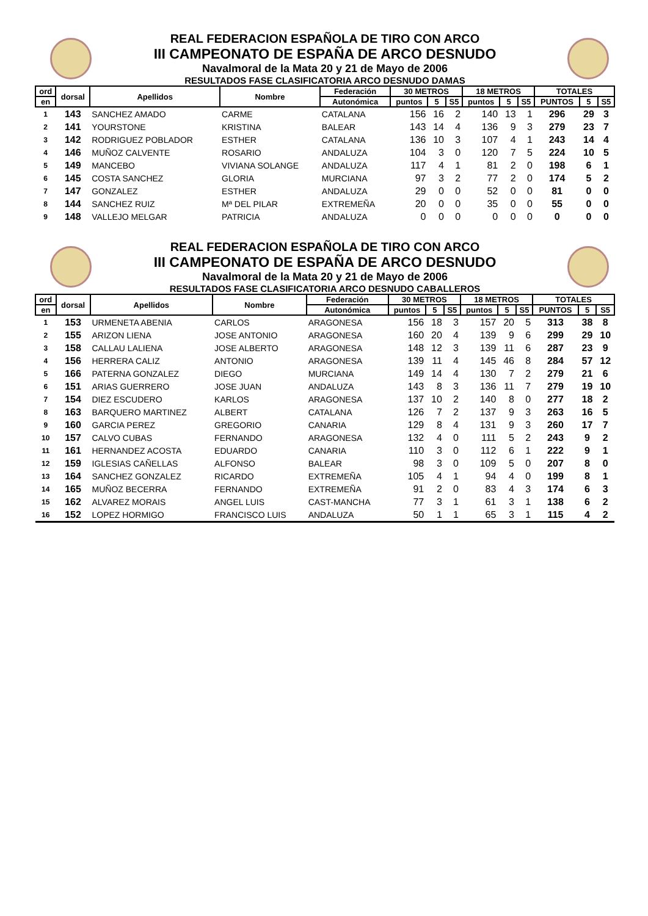REAL FEDERACION ESPAÑOLA DE TIRO CON ARCO
III CAMPEONATO DE ESPAÑA DE ARCO DESNUDO
Navalmoral de la Mata 20 y 21 de Mayo de 2006
RESULTADOS FASE CLASIFICATORIA ARCO DESNUDO DAMAS
| ord | dorsal | Apellidos | Nombre | Federación | 30 METROS | | | 18 METROS | | | TOTALES | | |
| --- | --- | --- | --- | --- | --- | --- | --- | --- | --- | --- | --- | --- | --- |
| en | | | | Autonómica | puntos | 5 | S5 | puntos | 5 | S5 | PUNTOS | 5 | S5 |
| 1 | 143 | SANCHEZ AMADO | CARME | CATALANA | 156 | 16 | 2 | 140 | 13 | 1 | 296 | 29 | 3 |
| 2 | 141 | YOURSTONE | KRISTINA | BALEAR | 143 | 14 | 4 | 136 | 9 | 3 | 279 | 23 | 7 |
| 3 | 142 | RODRIGUEZ POBLADOR | ESTHER | CATALANA | 136 | 10 | 3 | 107 | 4 | 1 | 243 | 14 | 4 |
| 4 | 146 | MUÑOZ CALVENTE | ROSARIO | ANDALUZA | 104 | 3 | 0 | 120 | 7 | 5 | 224 | 10 | 5 |
| 5 | 149 | MANCEBO | VIVIANA SOLANGE | ANDALUZA | 117 | 4 | 1 | 81 | 2 | 0 | 198 | 6 | 1 |
| 6 | 145 | COSTA SANCHEZ | GLORIA | MURCIANA | 97 | 3 | 2 | 77 | 2 | 0 | 174 | 5 | 2 |
| 7 | 147 | GONZALEZ | ESTHER | ANDALUZA | 29 | 0 | 0 | 52 | 0 | 0 | 81 | 0 | 0 |
| 8 | 144 | SANCHEZ RUIZ | Mª DEL PILAR | EXTREMEÑA | 20 | 0 | 0 | 35 | 0 | 0 | 55 | 0 | 0 |
| 9 | 148 | VALLEJO MELGAR | PATRICIA | ANDALUZA | 0 | 0 | 0 | 0 | 0 | 0 | 0 | 0 | 0 |
REAL FEDERACION ESPAÑOLA DE TIRO CON ARCO
III CAMPEONATO DE ESPAÑA DE ARCO DESNUDO
Navalmoral de la Mata 20 y 21 de Mayo de 2006
RESULTADOS FASE CLASIFICATORIA ARCO DESNUDO CABALLEROS
| ord | dorsal | Apellidos | Nombre | Federación | 30 METROS | | | 18 METROS | | | TOTALES | | |
| --- | --- | --- | --- | --- | --- | --- | --- | --- | --- | --- | --- | --- | --- |
| en | | | | Autonómica | puntos | 5 | S5 | puntos | 5 | S5 | PUNTOS | 5 | S5 |
| 1 | 153 | URMENETA ABENIA | CARLOS | ARAGONESA | 156 | 18 | 3 | 157 | 20 | 5 | 313 | 38 | 8 |
| 2 | 155 | ARIZON LIENA | JOSE ANTONIO | ARAGONESA | 160 | 20 | 4 | 139 | 9 | 6 | 299 | 29 | 10 |
| 3 | 158 | CALLAU LALIENA | JOSE ALBERTO | ARAGONESA | 148 | 12 | 3 | 139 | 11 | 6 | 287 | 23 | 9 |
| 4 | 156 | HERRERA CALIZ | ANTONIO | ARAGONESA | 139 | 11 | 4 | 145 | 46 | 8 | 284 | 57 | 12 |
| 5 | 166 | PATERNA GONZALEZ | DIEGO | MURCIANA | 149 | 14 | 4 | 130 | 7 | 2 | 279 | 21 | 6 |
| 6 | 151 | ARIAS GUERRERO | JOSE JUAN | ANDALUZA | 143 | 8 | 3 | 136 | 11 | 7 | 279 | 19 | 10 |
| 7 | 154 | DIEZ ESCUDERO | KARLOS | ARAGONESA | 137 | 10 | 2 | 140 | 8 | 0 | 277 | 18 | 2 |
| 8 | 163 | BARQUERO MARTINEZ | ALBERT | CATALANA | 126 | 7 | 2 | 137 | 9 | 3 | 263 | 16 | 5 |
| 9 | 160 | GARCIA PEREZ | GREGORIO | CANARIA | 129 | 8 | 4 | 131 | 9 | 3 | 260 | 17 | 7 |
| 10 | 157 | CALVO CUBAS | FERNANDO | ARAGONESA | 132 | 4 | 0 | 111 | 5 | 2 | 243 | 9 | 2 |
| 11 | 161 | HERNANDEZ ACOSTA | EDUARDO | CANARIA | 110 | 3 | 0 | 112 | 6 | 1 | 222 | 9 | 1 |
| 12 | 159 | IGLESIAS CAÑELLAS | ALFONSO | BALEAR | 98 | 3 | 0 | 109 | 5 | 0 | 207 | 8 | 0 |
| 13 | 164 | SANCHEZ GONZALEZ | RICARDO | EXTREMEÑA | 105 | 4 | 1 | 94 | 4 | 0 | 199 | 8 | 1 |
| 14 | 165 | MUÑOZ BECERRA | FERNANDO | EXTREMEÑA | 91 | 2 | 0 | 83 | 4 | 3 | 174 | 6 | 3 |
| 15 | 162 | ALVAREZ MORAIS | ANGEL LUIS | CAST-MANCHA | 77 | 3 | 1 | 61 | 3 | 1 | 138 | 6 | 2 |
| 16 | 152 | LOPEZ HORMIGO | FRANCISCO LUIS | ANDALUZA | 50 | 1 | 1 | 65 | 3 | 1 | 115 | 4 | 2 |